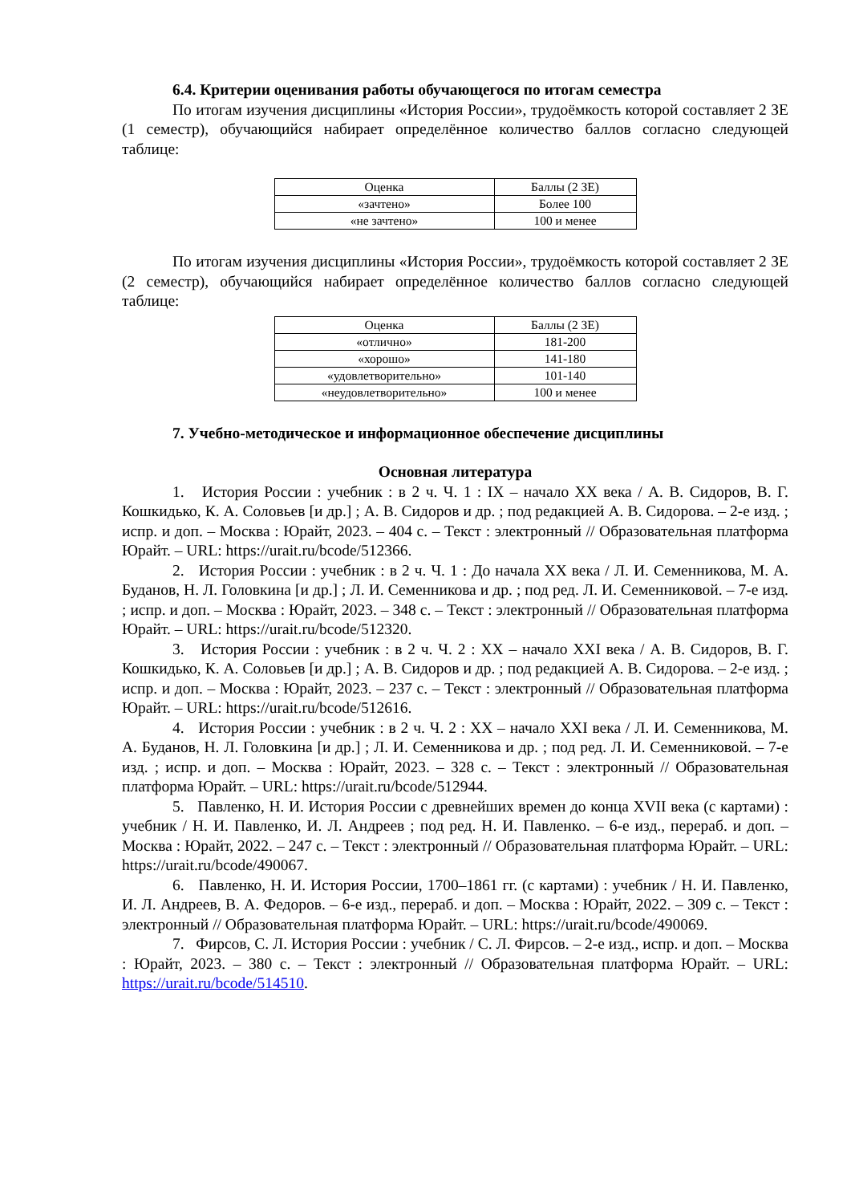6.4. Критерии оценивания работы обучающегося по итогам семестра
По итогам изучения дисциплины «История России», трудоёмкость которой составляет 2 ЗЕ (1 семестр), обучающийся набирает определённое количество баллов согласно следующей таблице:
| Оценка | Баллы (2 ЗЕ) |
| «зачтено» | Более 100 |
| «не зачтено» | 100 и менее |
По итогам изучения дисциплины «История России», трудоёмкость которой составляет 2 ЗЕ (2 семестр), обучающийся набирает определённое количество баллов согласно следующей таблице:
| Оценка | Баллы (2 ЗЕ) |
| «отлично» | 181-200 |
| «хорошо» | 141-180 |
| «удовлетворительно» | 101-140 |
| «неудовлетворительно» | 100 и менее |
7. Учебно-методическое и информационное обеспечение дисциплины
Основная литература
1. История России : учебник : в 2 ч. Ч. 1 : IX – начало XX века / А. В. Сидоров, В. Г. Кошкидько, К. А. Соловьев [и др.] ; А. В. Сидоров и др. ; под редакцией А. В. Сидорова. – 2-е изд. ; испр. и доп. – Москва : Юрайт, 2023. – 404 с. – Текст : электронный // Образовательная платформа Юрайт. – URL: https://urait.ru/bcode/512366.
2. История России : учебник : в 2 ч. Ч. 1 : До начала XX века / Л. И. Семенникова, М. А. Буданов, Н. Л. Головкина [и др.] ; Л. И. Семенникова и др. ; под ред. Л. И. Семенниковой. – 7-е изд. ; испр. и доп. – Москва : Юрайт, 2023. – 348 с. – Текст : электронный // Образовательная платформа Юрайт. – URL: https://urait.ru/bcode/512320.
3. История России : учебник : в 2 ч. Ч. 2 : XX – начало XXI века / А. В. Сидоров, В. Г. Кошкидько, К. А. Соловьев [и др.] ; А. В. Сидоров и др. ; под редакцией А. В. Сидорова. – 2-е изд. ; испр. и доп. – Москва : Юрайт, 2023. – 237 с. – Текст : электронный // Образовательная платформа Юрайт. – URL: https://urait.ru/bcode/512616.
4. История России : учебник : в 2 ч. Ч. 2 : XX – начало XXI века / Л. И. Семенникова, М. А. Буданов, Н. Л. Головкина [и др.] ; Л. И. Семенникова и др. ; под ред. Л. И. Семенниковой. – 7-е изд. ; испр. и доп. – Москва : Юрайт, 2023. – 328 с. – Текст : электронный // Образовательная платформа Юрайт. – URL: https://urait.ru/bcode/512944.
5. Павленко, Н. И. История России с древнейших времен до конца XVII века (с картами) : учебник / Н. И. Павленко, И. Л. Андреев ; под ред. Н. И. Павленко. – 6-е изд., перераб. и доп. – Москва : Юрайт, 2022. – 247 с. – Текст : электронный // Образовательная платформа Юрайт. – URL: https://urait.ru/bcode/490067.
6. Павленко, Н. И. История России, 1700–1861 гг. (с картами) : учебник / Н. И. Павленко, И. Л. Андреев, В. А. Федоров. – 6-е изд., перераб. и доп. – Москва : Юрайт, 2022. – 309 с. – Текст : электронный // Образовательная платформа Юрайт. – URL: https://urait.ru/bcode/490069.
7. Фирсов, С. Л. История России : учебник / С. Л. Фирсов. – 2-е изд., испр. и доп. – Москва : Юрайт, 2023. – 380 с. – Текст : электронный // Образовательная платформа Юрайт. – URL: https://urait.ru/bcode/514510.